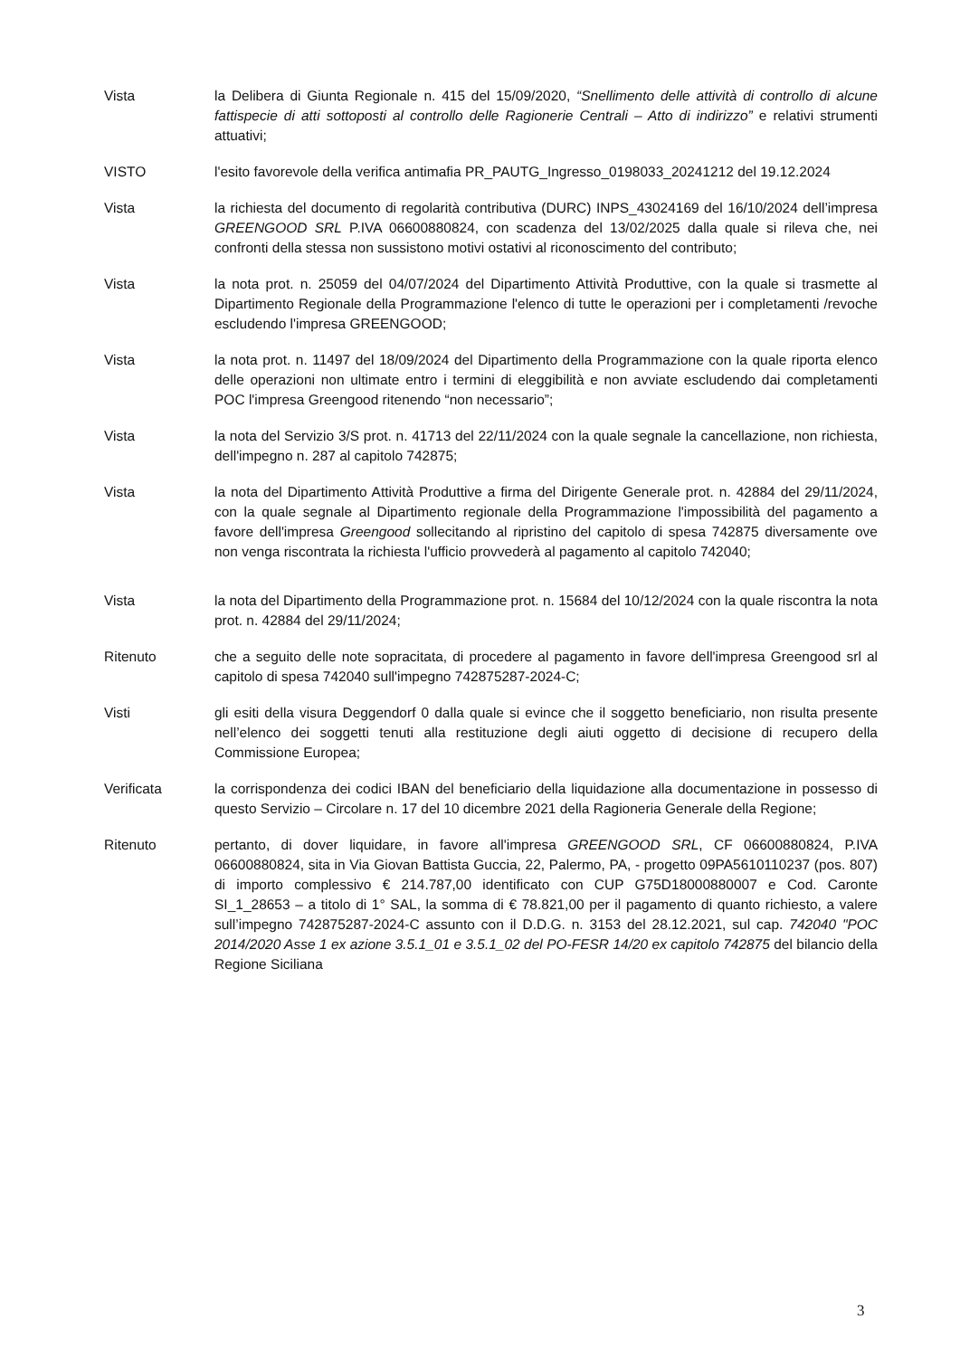Vista la Delibera di Giunta Regionale n. 415 del 15/09/2020, “Snellimento delle attività di controllo di alcune fattispecie di atti sottoposti al controllo delle Ragionerie Centrali – Atto di indirizzo” e relativi strumenti attuativi;
VISTO l'esito favorevole della verifica antimafia PR_PAUTG_Ingresso_0198033_20241212 del 19.12.2024
Vista la richiesta del documento di regolarità contributiva (DURC) INPS_43024169 del 16/10/2024 dell’impresa GREENGOOD SRL P.IVA 06600880824, con scadenza del 13/02/2025 dalla quale si rileva che, nei confronti della stessa non sussistono motivi ostativi al riconoscimento del contributo;
Vista la nota prot. n. 25059 del 04/07/2024 del Dipartimento Attività Produttive, con la quale si trasmette al Dipartimento Regionale della Programmazione l'elenco di tutte le operazioni per i completamenti /revoche escludendo l'impresa GREENGOOD;
Vista la nota prot. n. 11497 del 18/09/2024 del Dipartimento della Programmazione con la quale riporta elenco delle operazioni non ultimate entro i termini di eleggibilità e non avviate escludendo dai completamenti POC l'impresa Greengood ritenendo “non necessario”;
Vista la nota del Servizio 3/S prot. n. 41713 del 22/11/2024 con la quale segnale la cancellazione, non richiesta, dell'impegno n. 287 al capitolo 742875;
Vista la nota del Dipartimento Attività Produttive a firma del Dirigente Generale prot. n. 42884 del 29/11/2024, con la quale segnale al Dipartimento regionale della Programmazione l'impossibilità del pagamento a favore dell'impresa Greengood sollecitando al ripristino del capitolo di spesa 742875 diversamente ove non venga riscontrata la richiesta l'ufficio provvederà al pagamento al capitolo 742040;
Vista la nota del Dipartimento della Programmazione prot. n. 15684 del 10/12/2024 con la quale riscontra la nota prot. n. 42884 del 29/11/2024;
Ritenuto che a seguito delle note sopracitata, di procedere al pagamento in favore dell'impresa Greengood srl al capitolo di spesa 742040 sull'impegno 742875287-2024-C;
Visti gli esiti della visura Deggendorf 0 dalla quale si evince che il soggetto beneficiario, non risulta presente nell’elenco dei soggetti tenuti alla restituzione degli aiuti oggetto di decisione di recupero della Commissione Europea;
Verificata la corrispondenza dei codici IBAN del beneficiario della liquidazione alla documentazione in possesso di questo Servizio – Circolare n. 17 del 10 dicembre 2021 della Ragioneria Generale della Regione;
Ritenuto pertanto, di dover liquidare, in favore all'impresa GREENGOOD SRL, CF 06600880824, P.IVA 06600880824, sita in Via Giovan Battista Guccia, 22, Palermo, PA, - progetto 09PA5610110237 (pos. 807) di importo complessivo € 214.787,00 identificato con CUP G75D18000880007 e Cod. Caronte SI_1_28653 – a titolo di 1° SAL, la somma di € 78.821,00 per il pagamento di quanto richiesto, a valere sull’impegno 742875287-2024-C assunto con il D.D.G. n. 3153 del 28.12.2021, sul cap. 742040 "POC 2014/2020 Asse 1 ex azione 3.5.1_01 e 3.5.1_02 del PO-FESR 14/20 ex capitolo 742875 del bilancio della Regione Siciliana
3